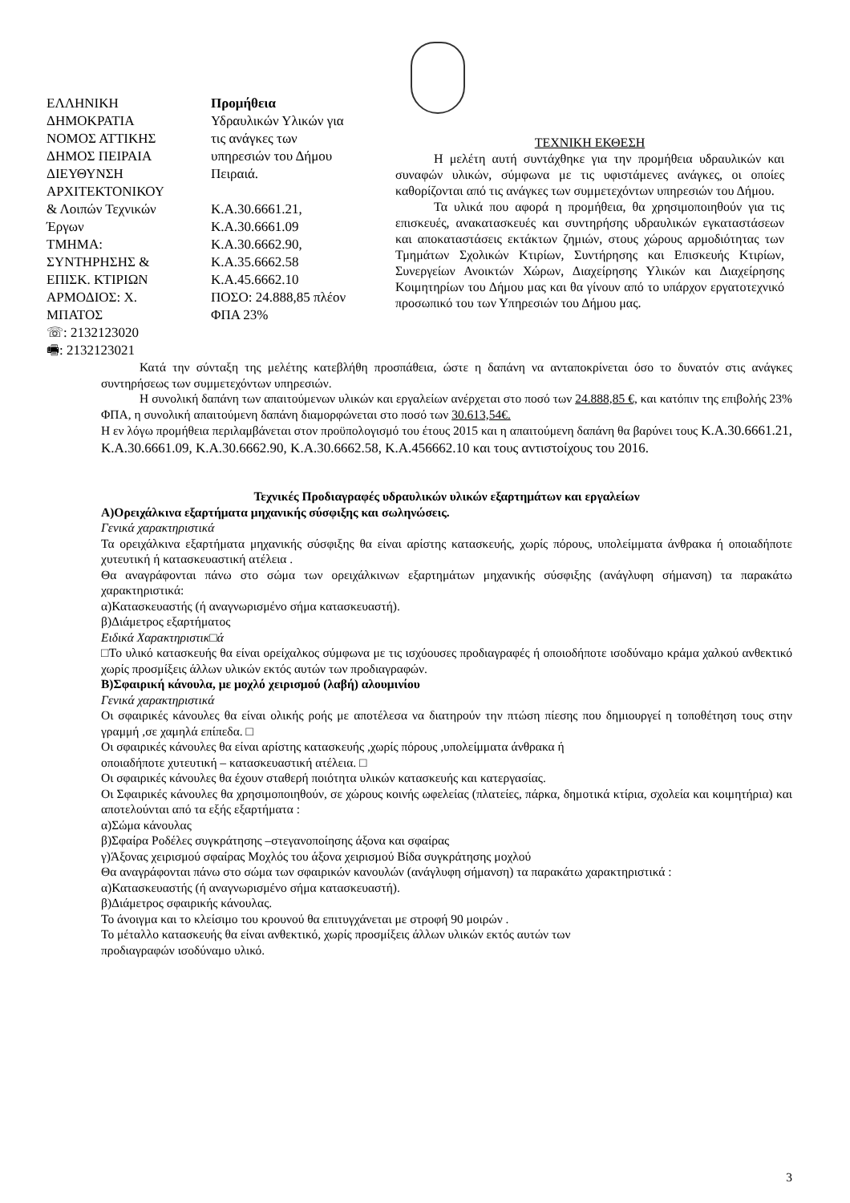ΕΛΛΗΝΙΚΗ
ΔΗΜΟΚΡΑΤΙΑ
ΝΟΜΟΣ ΑΤΤΙΚΗΣ
ΔΗΜΟΣ ΠΕΙΡΑΙΑ
ΔΙΕΥΘΥΝΣΗ
ΑΡΧΙΤΕΚΤΟΝΙΚΟΥ
& Λοιπών Τεχνικών
Έργων
ΤΜΗΜΑ:
ΣΥΝΤΗΡΗΣΗΣ &
ΕΠΙΣΚ. ΚΤΙΡΙΩΝ
ΑΡΜΟΔΙΟΣ: Χ.
ΜΠΑΤΟΣ
☏: 2132123020
🖷: 2132123021
Προμήθεια
Υδραυλικών Υλικών για
τις ανάγκες των
υπηρεσιών του Δήμου
Πειραιά.
Κ.Α.30.6661.21,
Κ.Α.30.6661.09
Κ.Α.30.6662.90,
Κ.Α.35.6662.58
Κ.Α.45.6662.10
ΠΟΣΟ: 24.888,85 πλέον
ΦΠΑ 23%
ΤΕΧΝΙΚΗ ΕΚΘΕΣΗ
Η μελέτη αυτή συντάχθηκε για την προμήθεια υδραυλικών και συναφών υλικών, σύμφωνα με τις υφιστάμενες ανάγκες, οι οποίες καθορίζονται από τις ανάγκες των συμμετεχόντων υπηρεσιών του Δήμου.
Τα υλικά που αφορά η προμήθεια, θα χρησιμοποιηθούν για τις επισκευές, ανακατασκευές και συντηρήσης υδραυλικών εγκαταστάσεων και αποκαταστάσεις εκτάκτων ζημιών, στους χώρους αρμοδιότητας των Τμημάτων Σχολικών Κτιρίων, Συντήρησης και Επισκευής Κτιρίων, Συνεργείων Ανοικτών Χώρων, Διαχείρησης Υλικών και Διαχείρησης Κοιμητηρίων του Δήμου μας και θα γίνουν από το υπάρχον εργατοτεχνικό προσωπικό του των Υπηρεσιών του Δήμου μας.
Κατά την σύνταξη της μελέτης κατεβλήθη προσπάθεια, ώστε η δαπάνη να ανταποκρίνεται όσο το δυνατόν στις ανάγκες συντηρήσεως των συμμετεχόντων υπηρεσιών.
Η συνολική δαπάνη των απαιτούμενων υλικών και εργαλείων ανέρχεται στο ποσό των 24.888,85 €, και κατόπιν της επιβολής 23% ΦΠΑ, η συνολική απαιτούμενη δαπάνη διαμορφώνεται στο ποσό των 30.613,54€.
Η εν λόγω προμήθεια περιλαμβάνεται στον προϋπολογισμό του έτους 2015 και η απαιτούμενη δαπάνη θα βαρύνει τους Κ.Α.30.6661.21, Κ.Α.30.6661.09, Κ.Α.30.6662.90, Κ.Α.30.6662.58, Κ.Α.456662.10 και τους αντιστοίχους του 2016.
Τεχνικές Προδιαγραφές υδραυλικών υλικών εξαρτημάτων και εργαλείων
Α)Ορειχάλκινα εξαρτήματα μηχανικής σύσφιξης και σωληνώσεις.
Γενικά χαρακτηριστικά
Τα ορειχάλκινα εξαρτήματα μηχανικής σύσφιξης θα είναι αρίστης κατασκευής, χωρίς πόρους, υπολείμματα άνθρακα ή οποιαδήποτε χυτευτική ή κατασκευαστική ατέλεια .
Θα αναγράφονται πάνω στο σώμα των ορειχάλκινων εξαρτημάτων μηχανικής σύσφιξης (ανάγλυφη σήμανση) τα παρακάτω χαρακτηριστικά:
α)Κατασκευαστής (ή αναγνωρισμένο σήμα κατασκευαστή).
β)Διάμετρος εξαρτήματος
Ειδικά Χαρακτηριστικ□ά
□Το υλικό κατασκευής θα είναι ορείχαλκος σύμφωνα με τις ισχύουσες προδιαγραφές ή οποιοδήποτε ισοδύναμο κράμα χαλκού ανθεκτικό χωρίς προσμίξεις άλλων υλικών εκτός αυτών των προδιαγραφών.
Β)Σφαιρική κάνουλα, με μοχλό χειρισμού (λαβή) αλουμινίου
Γενικά χαρακτηριστικά
Οι σφαιρικές κάνουλες θα είναι ολικής ροής με αποτέλεσα να διατηρούν την πτώση πίεσης που δημιουργεί η τοποθέτηση τους στην γραμμή ,σε χαμηλά επίπεδα. □
Οι σφαιρικές κάνουλες θα είναι αρίστης κατασκευής ,χωρίς πόρους ,υπολείμματα άνθρακα ή
οποιαδήποτε χυτευτική – κατασκευαστική ατέλεια. □
Οι σφαιρικές κάνουλες θα έχουν σταθερή ποιότητα υλικών κατασκευής και κατεργασίας.
Οι Σφαιρικές κάνουλες θα χρησιμοποιηθούν, σε χώρους κοινής ωφελείας (πλατείες, πάρκα, δημοτικά κτίρια, σχολεία και κοιμητήρια) και αποτελούνται από τα εξής εξαρτήματα :
α)Σώμα κάνουλας
β)Σφαίρα Ροδέλες συγκράτησης –στεγανοποίησης άξονα και σφαίρας
γ)Άξονας χειρισμού σφαίρας Μοχλός του άξονα χειρισμού Βίδα συγκράτησης μοχλού
Θα αναγράφονται πάνω στο σώμα των σφαιρικών κανουλών (ανάγλυφη σήμανση) τα παρακάτω χαρακτηριστικά :
α)Κατασκευαστής (ή αναγνωρισμένο σήμα κατασκευαστή).
β)Διάμετρος σφαιρικής κάνουλας.
Το άνοιγμα και το κλείσιμο του κρουνού θα επιτυγχάνεται με στροφή 90 μοιρών .
Το μέταλλο κατασκευής θα είναι ανθεκτικό, χωρίς προσμίξεις άλλων υλικών εκτός αυτών των
προδιαγραφών ισοδύναμο υλικό.
3